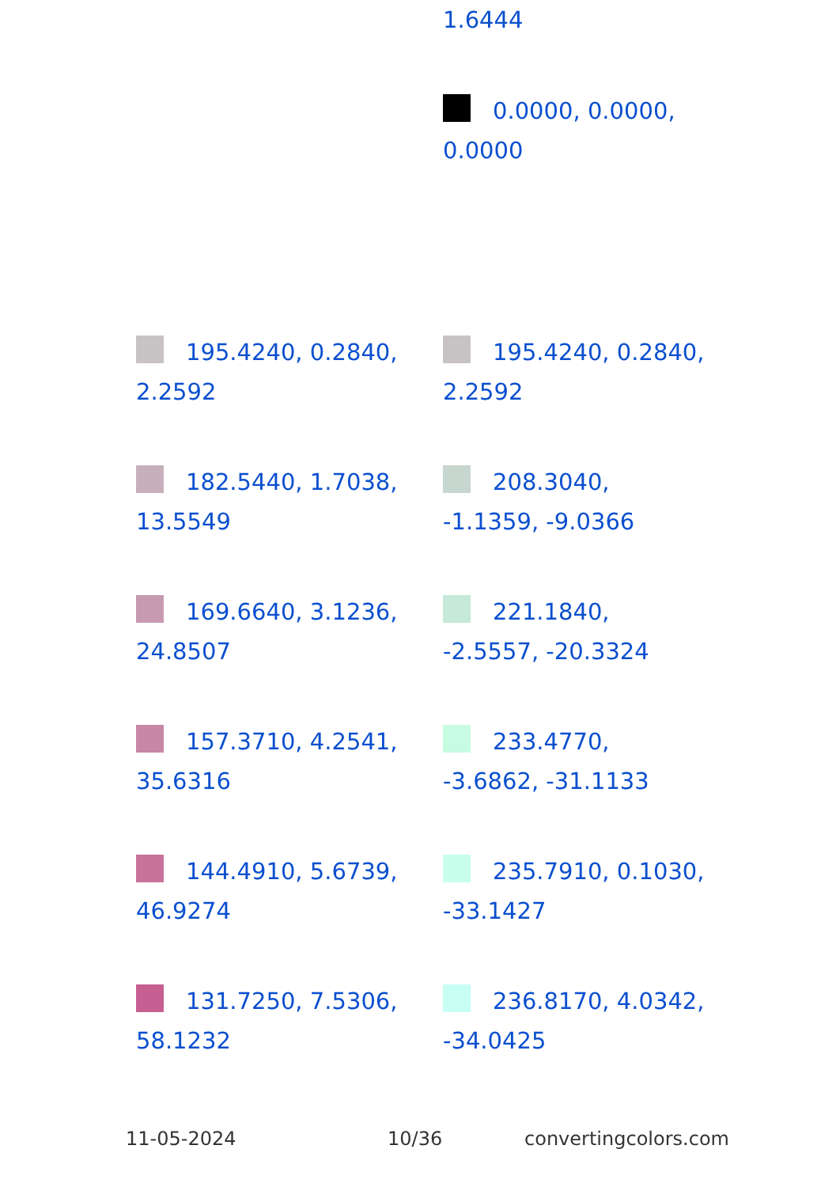1.6444
0.0000, 0.0000, 0.0000
195.4240, 0.2840, 2.2592
195.4240, 0.2840, 2.2592
182.5440, 1.7038, 13.5549
208.3040, -1.1359, -9.0366
169.6640, 3.1236, 24.8507
221.1840, -2.5557, -20.3324
157.3710, 4.2541, 35.6316
233.4770, -3.6862, -31.1133
144.4910, 5.6739, 46.9274
235.7910, 0.1030, -33.1427
131.7250, 7.5306, 58.1232
236.8170, 4.0342, -34.0425
11-05-2024 10/36 convertingcolors.com